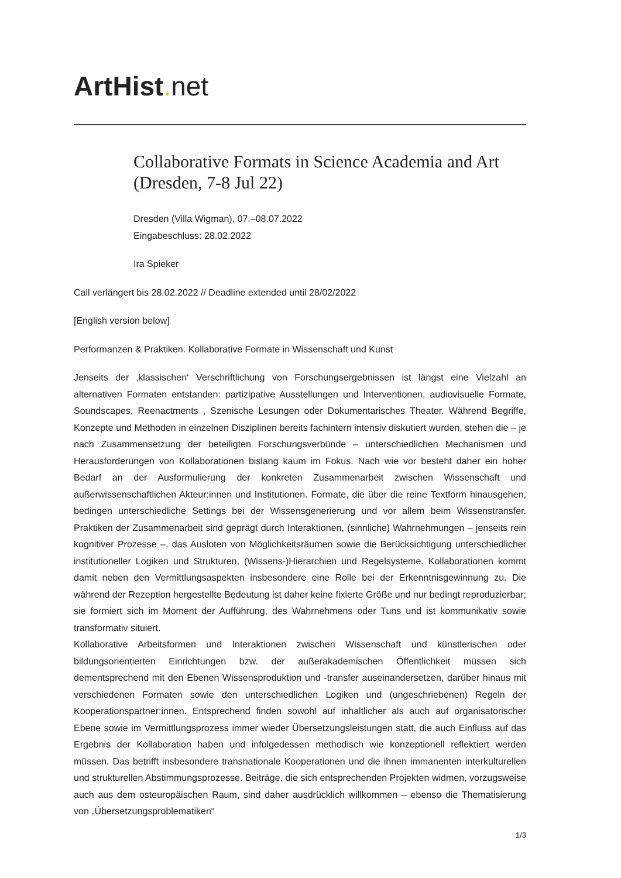ArtHist. net
Collaborative Formats in Science Academia and Art (Dresden, 7-8 Jul 22)
Dresden (Villa Wigman), 07.–08.07.2022
Eingabeschluss: 28.02.2022
Ira Spieker
Call verlängert bis 28.02.2022 // Deadline extended until 28/02/2022
[English version below]
Performanzen & Praktiken. Kollaborative Formate in Wissenschaft und Kunst
Jenseits der ‚klassischen‘ Verschriftlichung von Forschungsergebnissen ist längst eine Vielzahl an alternativen Formaten entstanden: partizipative Ausstellungen und Interventionen, audiovisuelle Formate, Soundscapes, Reenactments , Szenische Lesungen oder Dokumentarisches Theater. Während Begriffe, Konzepte und Methoden in einzelnen Disziplinen bereits fachintern intensiv diskutiert wurden, stehen die – je nach Zusammensetzung der beteiligten Forschungsverbünde – unterschiedlichen Mechanismen und Herausforderungen von Kollaborationen bislang kaum im Fokus. Nach wie vor besteht daher ein hoher Bedarf an der Ausformulierung der konkreten Zusammenarbeit zwischen Wissenschaft und außerwissenschaftlichen Akteur:innen und Institutionen. Formate, die über die reine Textform hinausgehen, bedingen unterschiedliche Settings bei der Wissensgenerierung und vor allem beim Wissenstransfer. Praktiken der Zusammenarbeit sind geprägt durch Interaktionen, (sinnliche) Wahrnehmungen – jenseits rein kognitiver Prozesse –, das Ausloten von Möglichkeitsräumen sowie die Berücksichtigung unterschiedlicher institutioneller Logiken und Strukturen, (Wissens-)Hierarchien und Regelsysteme. Kollaborationen kommt damit neben den Vermittlungsaspekten insbesondere eine Rolle bei der Erkenntnisgewinnung zu. Die während der Rezeption hergestellte Bedeutung ist daher keine fixierte Größe und nur bedingt reproduzierbar; sie formiert sich im Moment der Aufführung, des Wahrnehmens oder Tuns und ist kommunikativ sowie transformativ situiert.
Kollaborative Arbeitsformen und Interaktionen zwischen Wissenschaft und künstlerischen oder bildungsorientierten Einrichtungen bzw. der außerakademischen Öffentlichkeit müssen sich dementsprechend mit den Ebenen Wissensproduktion und -transfer auseinandersetzen, darüber hinaus mit verschiedenen Formaten sowie den unterschiedlichen Logiken und (ungeschriebenen) Regeln der Kooperationspartner:innen. Entsprechend finden sowohl auf inhaltlicher als auch auf organisatorischer Ebene sowie im Vermittlungsprozess immer wieder Übersetzungsleistungen statt, die auch Einfluss auf das Ergebnis der Kollaboration haben und infolgedessen methodisch wie konzeptionell reflektiert werden müssen. Das betrifft insbesondere transnationale Kooperationen und die ihnen immanenten interkulturellen und strukturellen Abstimmungsprozesse. Beiträge, die sich entsprechenden Projekten widmen, vorzugsweise auch aus dem osteuropäischen Raum, sind daher ausdrücklich willkommen – ebenso die Thematisierung von „Übersetzungsproblematiken“
1/3